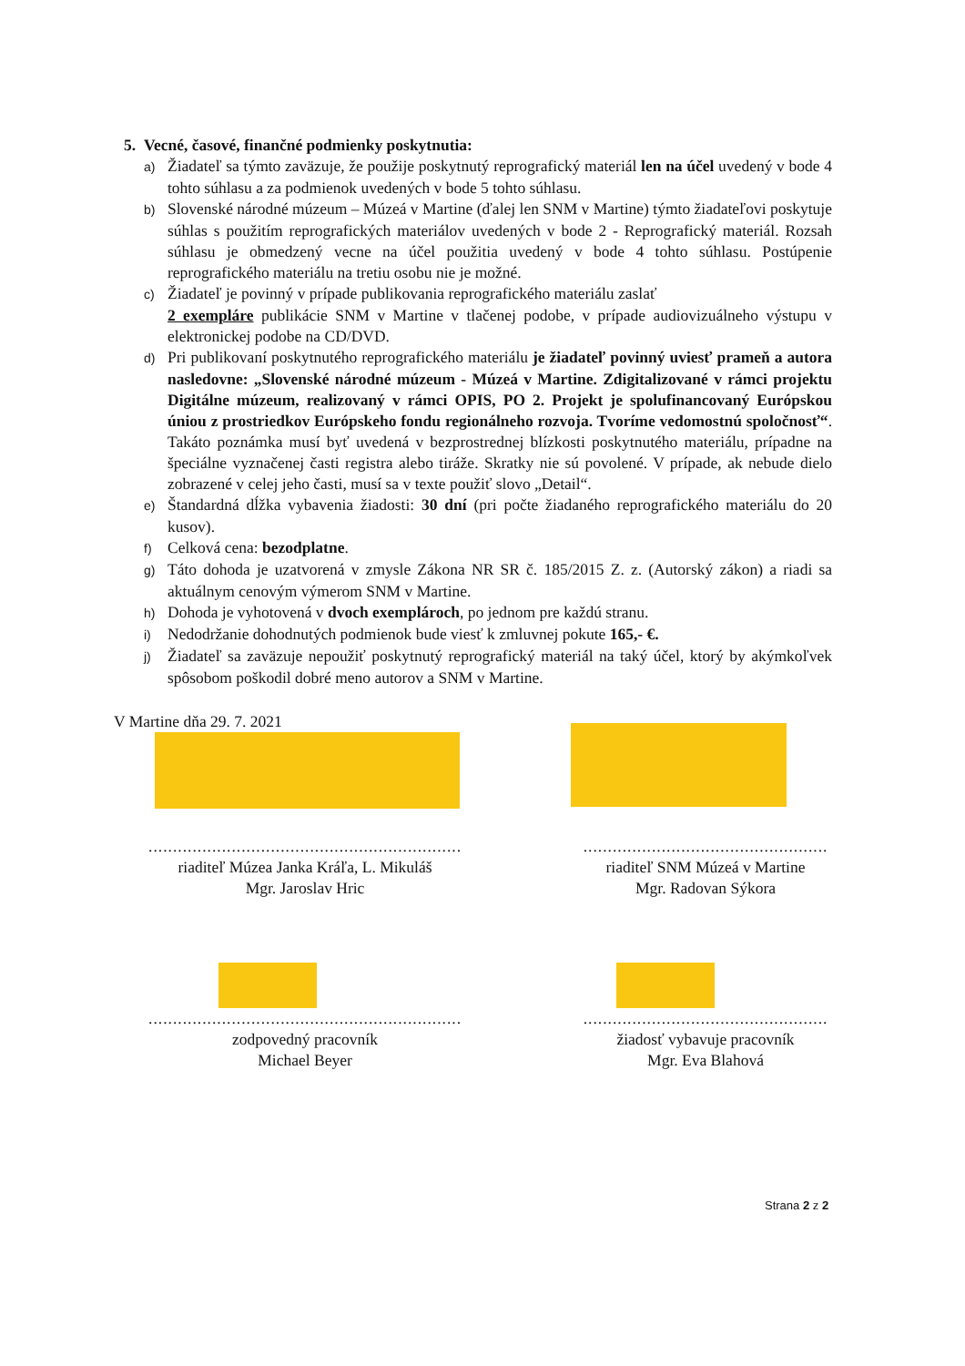5. Vecné, časové, finančné podmienky poskytnutia:
a) Žiadateľ sa týmto zaväzuje, že použije poskytnutý reprografický materiál len na účel uvedený v bode 4 tohto súhlasu a za podmienok uvedených v bode 5 tohto súhlasu.
b) Slovenské národné múzeum – Múzeá v Martine (ďalej len SNM v Martine) týmto žiadateľovi poskytuje súhlas s použitím reprografických materiálov uvedených v bode 2 - Reprografický materiál. Rozsah súhlasu je obmedzený vecne na účel použitia uvedený v bode 4 tohto súhlasu. Postúpenie reprografického materiálu na tretiu osobu nie je možné.
c) Žiadateľ je povinný v prípade publikovania reprografického materiálu zaslať
2 exempláre publikácie SNM v Martine v tlačenej podobe, v prípade audiovizuálneho výstupu v elektronickej podobe na CD/DVD.
d) Pri publikovaní poskytnutého reprografického materiálu je žiadateľ povinný uviesť prameň a autora nasledovne: „Slovenské národné múzeum - Múzeá v Martine. Zdigitalizované v rámci projektu Digitálne múzeum, realizovaný v rámci OPIS, PO 2. Projekt je spolufinancovaný Európskou úniou z prostriedkov Európskeho fondu regionálneho rozvoja. Tvoríme vedomostnú spoločnosť“. Takáto poznámka musí byť uvedená v bezprostrednej blízkosti poskytnutého materiálu, prípadne na špeciálne vyznačenej časti registra alebo tiráže. Skratky nie sú povolené. V prípade, ak nebude dielo zobrazené v celej jeho časti, musí sa v texte použiť slovo „Detail“.
e) Štandardná dĺžka vybavenia žiadosti: 30 dní (pri počte žiadaného reprografického materiálu do 20 kusov).
f) Celková cena: bezodplatne.
g) Táto dohoda je uzatvorená v zmysle Zákona NR SR č. 185/2015 Z. z. (Autorský zákon) a riadi sa aktuálnym cenovým výmerom SNM v Martine.
h) Dohoda je vyhotovená v dvoch exemplároch, po jednom pre každú stranu.
i) Nedodržanie dohodnutých podmienok bude viesť k zmluvnej pokute 165,- €.
j) Žiadateľ sa zaväzuje nepoužiť poskytnutý reprografický materiál na taký účel, ktorý by akýmkoľvek spôsobom poškodil dobré meno autorov a SNM v Martine.
V Martine dňa 29. 7. 2021
................................................................
riaditeľ Múzea Janka Kráľa, L. Mikuláš
Mgr. Jaroslav Hric
..................................................
riaditeľ SNM Múzeá v Martine
Mgr. Radovan Sýkora
................................................................
zodpovedný pracovník
Michael Beyer
..................................................
žiadosť vybavuje pracovník
Mgr. Eva Blahová
Strana 2 z 2